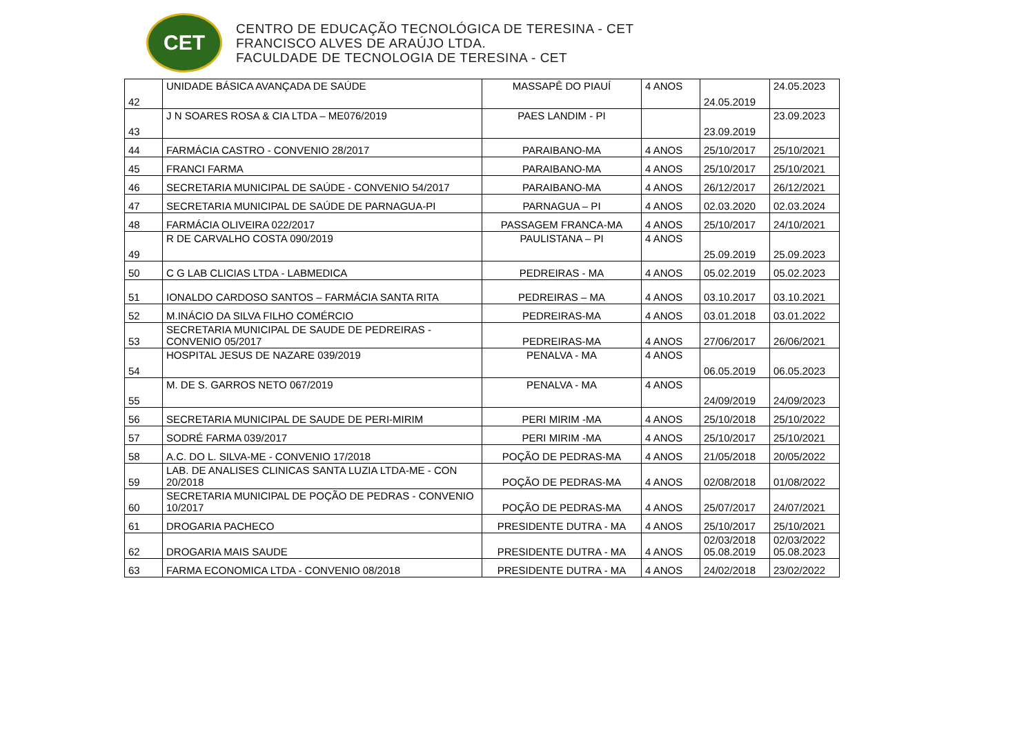CET
CENTRO DE EDUCAÇÃO TECNOLÓGICA DE TERESINA - CET
FRANCISCO ALVES DE ARAÚJO LTDA.
FACULDADE DE TECNOLOGIA DE TERESINA - CET
| 42 | UNIDADE BÁSICA AVANÇADA DE SAÚDE | MASSAPÊ DO PIAUÍ | 4 ANOS | 24.05.2019 | 24.05.2023 |
| 43 | J N SOARES ROSA & CIA LTDA – ME076/2019 | PAES LANDIM - PI | | 23.09.2019 | 23.09.2023 |
| 44 | FARMÁCIA CASTRO - CONVENIO 28/2017 | PARAIBANO-MA | 4 ANOS | 25/10/2017 | 25/10/2021 |
| 45 | FRANCI FARMA | PARAIBANO-MA | 4 ANOS | 25/10/2017 | 25/10/2021 |
| 46 | SECRETARIA MUNICIPAL DE SAÚDE - CONVENIO 54/2017 | PARAIBANO-MA | 4 ANOS | 26/12/2017 | 26/12/2021 |
| 47 | SECRETARIA MUNICIPAL DE SAÚDE DE PARNAGUA-PI | PARNAGUA – PI | 4 ANOS | 02.03.2020 | 02.03.2024 |
| 48 | FARMÁCIA OLIVEIRA 022/2017 | PASSAGEM FRANCA-MA | 4 ANOS | 25/10/2017 | 24/10/2021 |
| 49 | R DE CARVALHO COSTA 090/2019 | PAULISTANA – PI | 4 ANOS | 25.09.2019 | 25.09.2023 |
| 50 | C G LAB CLICIAS LTDA - LABMEDICA | PEDREIRAS - MA | 4 ANOS | 05.02.2019 | 05.02.2023 |
| 51 | IONALDO CARDOSO SANTOS – FARMÁCIA SANTA RITA | PEDREIRAS – MA | 4 ANOS | 03.10.2017 | 03.10.2021 |
| 52 | M.INÁCIO DA SILVA FILHO COMÉRCIO | PEDREIRAS-MA | 4 ANOS | 03.01.2018 | 03.01.2022 |
| 53 | SECRETARIA MUNICIPAL DE SAUDE DE PEDREIRAS - CONVENIO 05/2017 | PEDREIRAS-MA | 4 ANOS | 27/06/2017 | 26/06/2021 |
| 54 | HOSPITAL JESUS DE NAZARE 039/2019 | PENALVA - MA | 4 ANOS | 06.05.2019 | 06.05.2023 |
| 55 | M. DE S. GARROS NETO 067/2019 | PENALVA - MA | 4 ANOS | 24/09/2019 | 24/09/2023 |
| 56 | SECRETARIA MUNICIPAL DE SAUDE DE PERI-MIRIM | PERI MIRIM -MA | 4 ANOS | 25/10/2018 | 25/10/2022 |
| 57 | SODRÉ FARMA 039/2017 | PERI MIRIM -MA | 4 ANOS | 25/10/2017 | 25/10/2021 |
| 58 | A.C. DO L. SILVA-ME - CONVENIO 17/2018 | POÇÃO DE PEDRAS-MA | 4 ANOS | 21/05/2018 | 20/05/2022 |
| 59 | LAB. DE ANALISES CLINICAS SANTA LUZIA LTDA-ME - CON 20/2018 | POÇÃO DE PEDRAS-MA | 4 ANOS | 02/08/2018 | 01/08/2022 |
| 60 | SECRETARIA MUNICIPAL DE POÇÃO DE PEDRAS - CONVENIO 10/2017 | POÇÃO DE PEDRAS-MA | 4 ANOS | 25/07/2017 | 24/07/2021 |
| 61 | DROGARIA PACHECO | PRESIDENTE DUTRA - MA | 4 ANOS | 25/10/2017 | 25/10/2021 |
| 62 | DROGARIA MAIS SAUDE | PRESIDENTE DUTRA - MA | 4 ANOS | 02/03/2018 05.08.2019 | 02/03/2022 05.08.2023 |
| 63 | FARMA ECONOMICA LTDA - CONVENIO 08/2018 | PRESIDENTE DUTRA - MA | 4 ANOS | 24/02/2018 | 23/02/2022 |